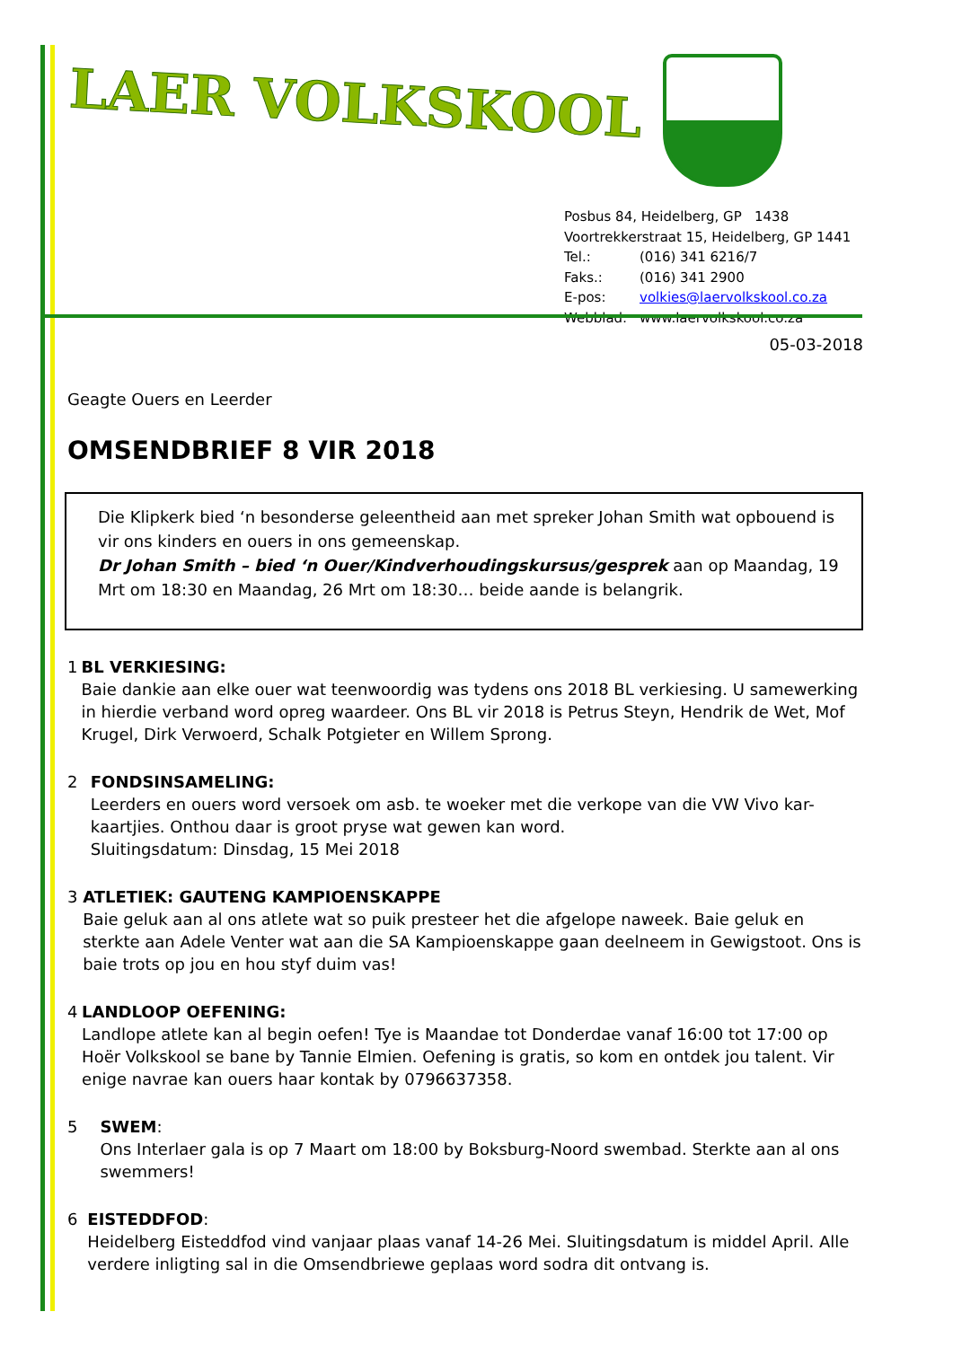LAER VOLKSKOOL
Posbus 84, Heidelberg, GP 1438
Voortrekkerstraat 15, Heidelberg, GP 1441
Tel.: (016) 341 6216/7
Faks.: (016) 341 2900
E-pos: volkies@laervolkskool.co.za
Webblad: www.laervolkskool.co.za
05-03-2018
Geagte Ouers en Leerder
OMSENDBRIEF 8 VIR 2018
Die Klipkerk bied ‘n besonderse geleentheid aan met spreker Johan Smith wat opbouend is vir ons kinders en ouers in ons gemeenskap.
Dr Johan Smith – bied ‘n Ouer/Kindverhoudingskursus/gesprek aan op Maandag, 19 Mrt om 18:30 en Maandag, 26 Mrt om 18:30… beide aande is belangrik.
1 BL VERKIESING:
Baie dankie aan elke ouer wat teenwoordig was tydens ons 2018 BL verkiesing. U samewerking in hierdie verband word opreg waardeer. Ons BL vir 2018 is Petrus Steyn, Hendrik de Wet, Mof Krugel, Dirk Verwoerd, Schalk Potgieter en Willem Sprong.
2 FONDSINSAMELING:
Leerders en ouers word versoek om asb. te woeker met die verkope van die VW Vivo kar-kaartjies. Onthou daar is groot pryse wat gewen kan word.
Sluitingsdatum: Dinsdag, 15 Mei 2018
3 ATLETIEK: GAUTENG KAMPIOENSKAPPE
Baie geluk aan al ons atlete wat so puik presteer het die afgelope naweek. Baie geluk en sterkte aan Adele Venter wat aan die SA Kampioenskappe gaan deelneem in Gewigstoot. Ons is baie trots op jou en hou styf duim vas!
4 LANDLOOP OEFENING:
Landlope atlete kan al begin oefen! Tye is Maandae tot Donderdae vanaf 16:00 tot 17:00 op Hoër Volkskool se bane by Tannie Elmien. Oefening is gratis, so kom en ontdek jou talent. Vir enige navrae kan ouers haar kontak by 0796637358.
5 SWEM:
Ons Interlaer gala is op 7 Maart om 18:00 by Boksburg-Noord swembad. Sterkte aan al ons swemmers!
6 EISTEDDFOD:
Heidelberg Eisteddfod vind vanjaar plaas vanaf 14-26 Mei. Sluitingsdatum is middel April. Alle verdere inligting sal in die Omsendbriewe geplaas word sodra dit ontvang is.